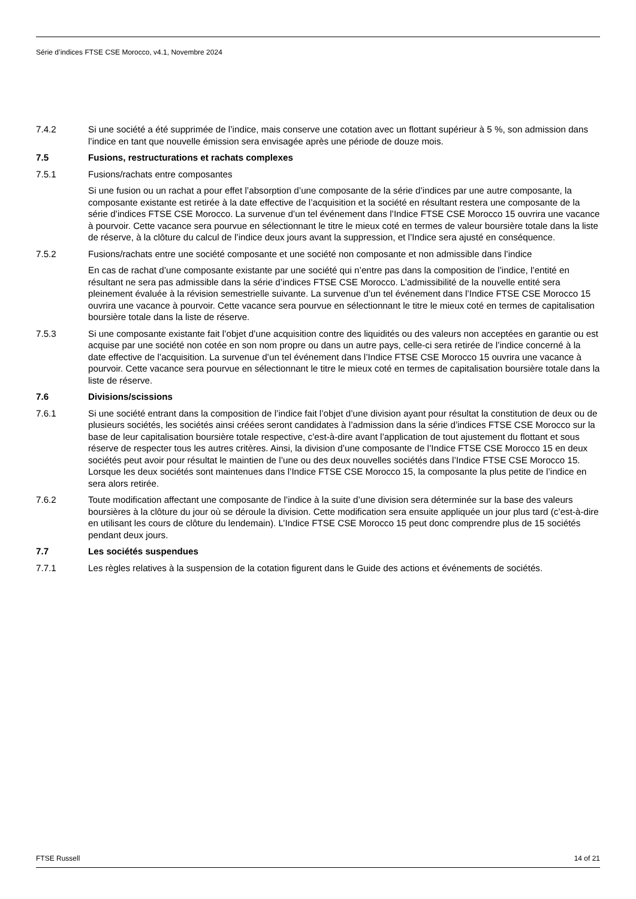Série d’indices FTSE CSE Morocco, v4.1, Novembre 2024
7.4.2 Si une société a été supprimée de l’indice, mais conserve une cotation avec un flottant supérieur à 5 %, son admission dans l’indice en tant que nouvelle émission sera envisagée après une période de douze mois.
7.5 Fusions, restructurations et rachats complexes
7.5.1 Fusions/rachats entre composantes
Si une fusion ou un rachat a pour effet l’absorption d’une composante de la série d’indices par une autre composante, la composante existante est retirée à la date effective de l’acquisition et la société en résultant restera une composante de la série d’indices FTSE CSE Morocco. La survenue d’un tel événement dans l’Indice FTSE CSE Morocco 15 ouvrira une vacance à pourvoir. Cette vacance sera pourvue en sélectionnant le titre le mieux coté en termes de valeur boursière totale dans la liste de réserve, à la clôture du calcul de l’indice deux jours avant la suppression, et l’Indice sera ajusté en conséquence.
7.5.2 Fusions/rachats entre une société composante et une société non composante et non admissible dans l’indice
En cas de rachat d’une composante existante par une société qui n’entre pas dans la composition de l’indice, l’entité en résultant ne sera pas admissible dans la série d’indices FTSE CSE Morocco. L’admissibilité de la nouvelle entité sera pleinement évaluée à la révision semestrielle suivante. La survenue d’un tel événement dans l’Indice FTSE CSE Morocco 15 ouvrira une vacance à pourvoir. Cette vacance sera pourvue en sélectionnant le titre le mieux coté en termes de capitalisation boursière totale dans la liste de réserve.
7.5.3 Si une composante existante fait l’objet d’une acquisition contre des liquidités ou des valeurs non acceptées en garantie ou est acquise par une société non cotée en son nom propre ou dans un autre pays, celle-ci sera retirée de l’indice concerné à la date effective de l’acquisition. La survenue d’un tel événement dans l’Indice FTSE CSE Morocco 15 ouvrira une vacance à pourvoir. Cette vacance sera pourvue en sélectionnant le titre le mieux coté en termes de capitalisation boursière totale dans la liste de réserve.
7.6 Divisions/scissions
7.6.1 Si une société entrant dans la composition de l’indice fait l’objet d’une division ayant pour résultat la constitution de deux ou de plusieurs sociétés, les sociétés ainsi créées seront candidates à l’admission dans la série d’indices FTSE CSE Morocco sur la base de leur capitalisation boursière totale respective, c’est-à-dire avant l’application de tout ajustement du flottant et sous réserve de respecter tous les autres critères. Ainsi, la division d’une composante de l’Indice FTSE CSE Morocco 15 en deux sociétés peut avoir pour résultat le maintien de l’une ou des deux nouvelles sociétés dans l’Indice FTSE CSE Morocco 15. Lorsque les deux sociétés sont maintenues dans l’Indice FTSE CSE Morocco 15, la composante la plus petite de l’indice en sera alors retirée.
7.6.2 Toute modification affectant une composante de l’indice à la suite d’une division sera déterminée sur la base des valeurs boursières à la clôture du jour où se déroule la division. Cette modification sera ensuite appliquée un jour plus tard (c’est-à-dire en utilisant les cours de clôture du lendemain). L’Indice FTSE CSE Morocco 15 peut donc comprendre plus de 15 sociétés pendant deux jours.
7.7 Les sociétés suspendues
7.7.1 Les règles relatives à la suspension de la cotation figurent dans le Guide des actions et événements de sociétés.
FTSE Russell 14 of 21